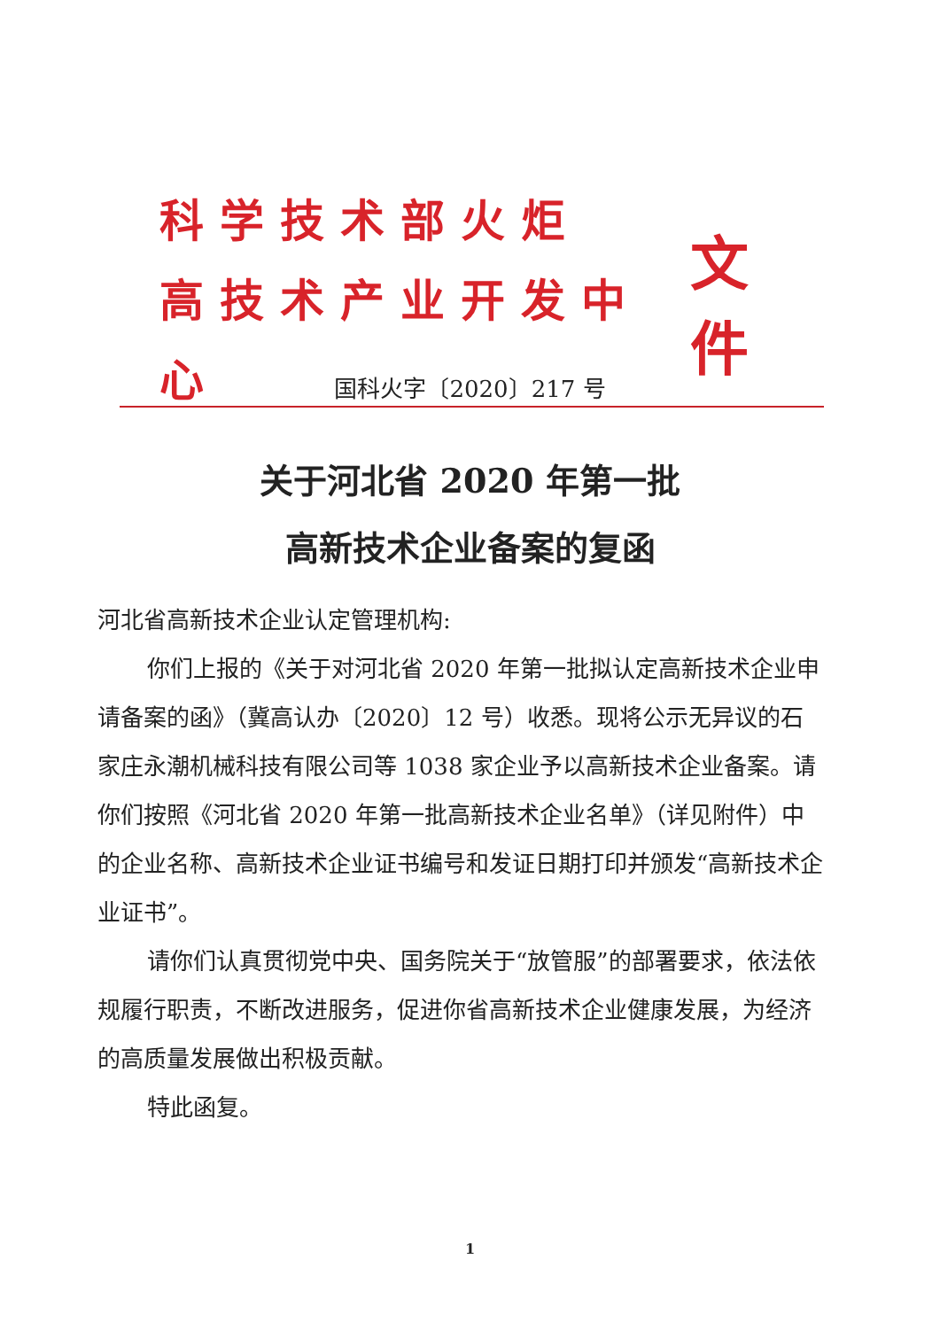科学技术部火炬
高技术产业开发中心
文件
国科火字〔2020〕217 号
关于河北省 2020 年第一批
高新技术企业备案的复函
河北省高新技术企业认定管理机构:
你们上报的《关于对河北省 2020 年第一批拟认定高新技术企业申请备案的函》（冀高认办〔2020〕12 号）收悉。现将公示无异议的石家庄永潮机械科技有限公司等 1038 家企业予以高新技术企业备案。请你们按照《河北省 2020 年第一批高新技术企业名单》（详见附件）中的企业名称、高新技术企业证书编号和发证日期打印并颁发“高新技术企业证书”。
请你们认真贯彻党中央、国务院关于“放管服”的部署要求，依法依规履行职责，不断改进服务，促进你省高新技术企业健康发展，为经济的高质量发展做出积极贡献。
特此函复。
1